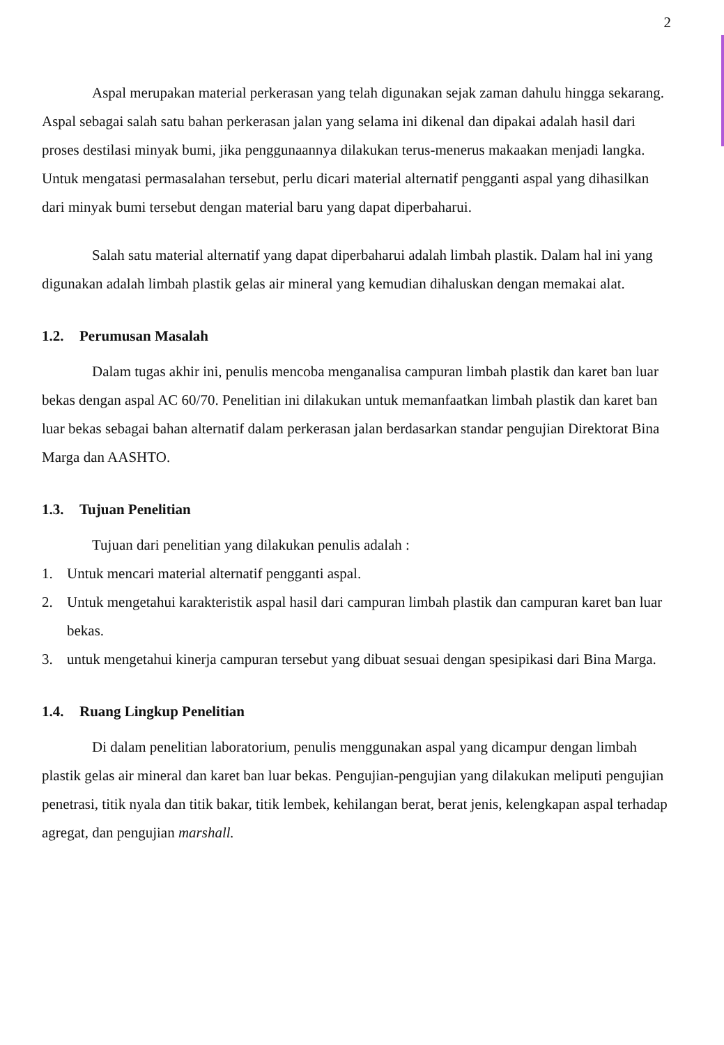2
Aspal merupakan material perkerasan yang telah digunakan sejak zaman dahulu hingga sekarang. Aspal sebagai salah satu bahan perkerasan jalan yang selama ini dikenal dan dipakai adalah hasil dari proses destilasi minyak bumi, jika penggunaannya dilakukan terus-menerus makaakan menjadi langka. Untuk mengatasi permasalahan tersebut, perlu dicari material alternatif pengganti aspal yang dihasilkan dari minyak bumi tersebut dengan material baru yang dapat diperbaharui.
Salah satu material alternatif yang dapat diperbaharui adalah limbah plastik. Dalam hal ini yang digunakan adalah limbah plastik gelas air mineral yang kemudian dihaluskan dengan memakai alat.
1.2. Perumusan Masalah
Dalam tugas akhir ini, penulis mencoba menganalisa campuran limbah plastik dan karet ban luar bekas dengan aspal AC 60/70. Penelitian ini dilakukan untuk memanfaatkan limbah plastik dan karet ban luar bekas sebagai bahan alternatif dalam perkerasan jalan berdasarkan standar pengujian Direktorat Bina Marga dan AASHTO.
1.3. Tujuan Penelitian
Tujuan dari penelitian yang dilakukan penulis adalah :
1. Untuk mencari material alternatif pengganti aspal.
2. Untuk mengetahui karakteristik aspal hasil dari campuran limbah plastik dan campuran karet ban luar bekas.
3. untuk mengetahui kinerja campuran tersebut yang dibuat sesuai dengan spesipikasi dari Bina Marga.
1.4. Ruang Lingkup Penelitian
Di dalam penelitian laboratorium, penulis menggunakan aspal yang dicampur dengan limbah plastik gelas air mineral dan karet ban luar bekas. Pengujian-pengujian yang dilakukan meliputi pengujian penetrasi, titik nyala dan titik bakar, titik lembek, kehilangan berat, berat jenis, kelengkapan aspal terhadap agregat, dan pengujian marshall.